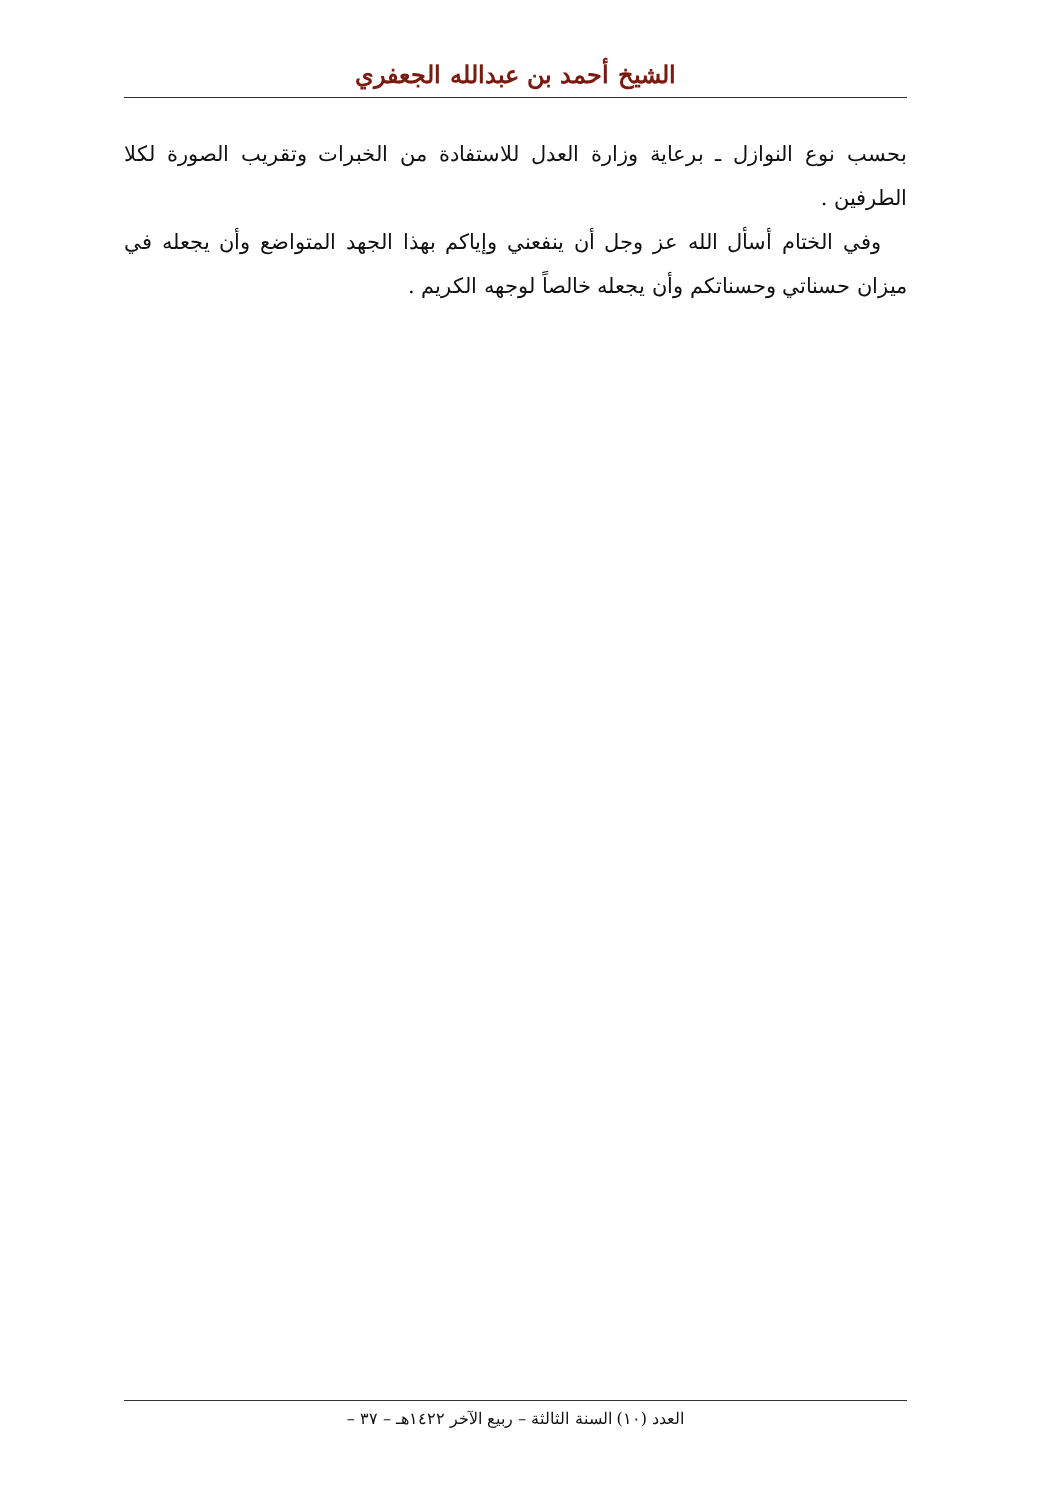الشيخ أحمد بن عبدالله الجعفري
بحسب نوع النوازل ـ برعاية وزارة العدل للاستفادة من الخبرات وتقريب الصورة لكلا الطرفين .
وفي الختام أسأل الله عز وجل أن ينفعني وإياكم بهذا الجهد المتواضع وأن يجعله في ميزان حسناتي وحسناتكم وأن يجعله خالصاً لوجهه الكريم .
العدد (١٠) السنة الثالثة – ربيع الآخر ١٤٢٢هـ – ٣٧ –